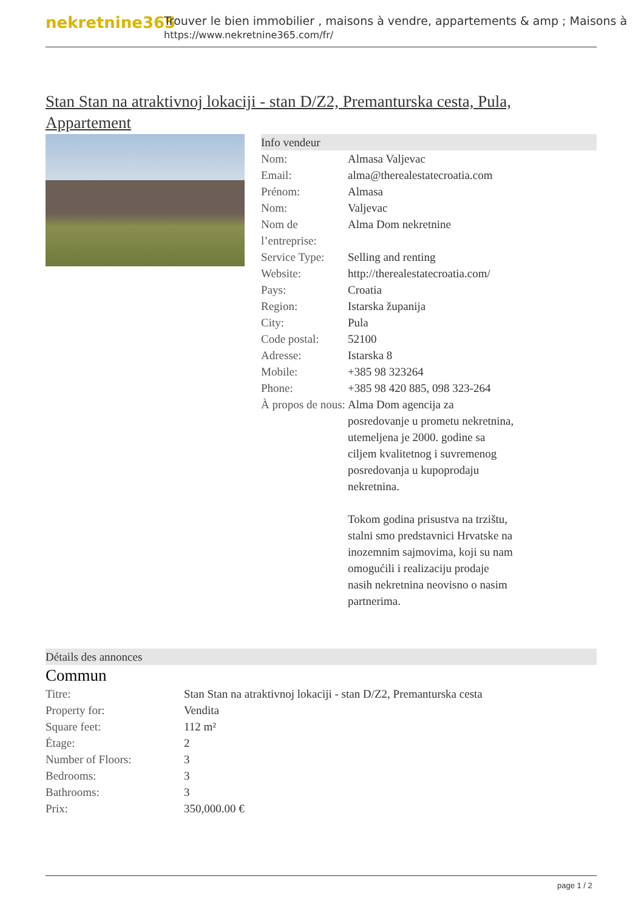nekretnine365
Trouver le bien immobilier , maisons à vendre, appartements & amp ; Maisons à
https://www.nekretnine365.com/fr/
Stan Stan na atraktivnoj lokaciji - stan D/Z2, Premanturska cesta, Pula, Appartement
Info vendeur
| Nom: | Almasa Valjevac |
| Email: | alma@therealestatecroatia.com |
| Prénom: | Almasa |
| Nom: | Valjevac |
| Nom de l’entreprise: | Alma Dom nekretnine |
| Service Type: | Selling and renting |
| Website: | http://therealestatecroatia.com/ |
| Pays: | Croatia |
| Region: | Istarska županija |
| City: | Pula |
| Code postal: | 52100 |
| Adresse: | Istarska 8 |
| Mobile: | +385 98 323264 |
| Phone: | +385 98 420 885, 098 323-264 |
| À propos de nous: | Alma Dom agencija za posredovanje u prometu nekretnina, utemeljena je 2000. godine sa ciljem kvalitetnog i suvremenog posredovanja u kupoprodaju nekretnina. Tokom godina prisustva na trzištu, stalni smo predstavnici Hrvatske na inozemnim sajmovima, koji su nam omogućili i realizaciju prodaje nasih nekretnina neovisno o nasim partnerima. |
Détails des annonces
Commun
| Titre: | Stan Stan na atraktivnoj lokaciji - stan D/Z2, Premanturska cesta |
| Property for: | Vendita |
| Square feet: | 112 m² |
| Étage: | 2 |
| Number of Floors: | 3 |
| Bedrooms: | 3 |
| Bathrooms: | 3 |
| Prix: | 350,000.00 € |
page 1 / 2